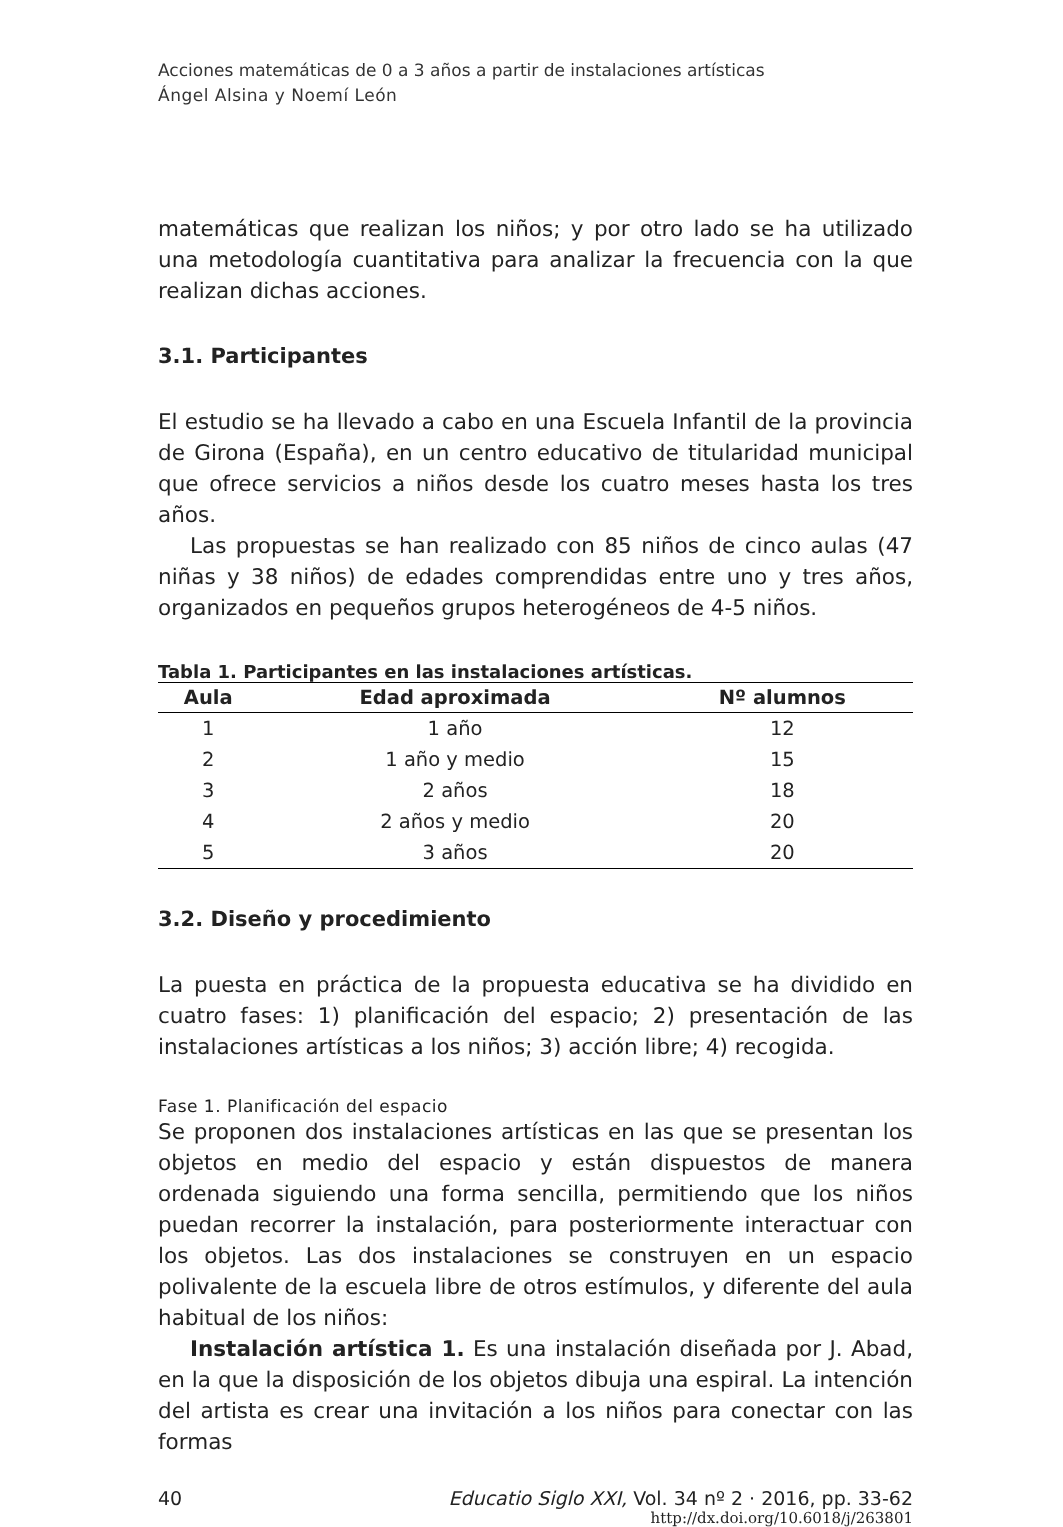Acciones matemáticas de 0 a 3 años a partir de instalaciones artísticas
Ángel Alsina y Noemí León
matemáticas que realizan los niños; y por otro lado se ha utilizado una metodología cuantitativa para analizar la frecuencia con la que realizan dichas acciones.
3.1. Participantes
El estudio se ha llevado a cabo en una Escuela Infantil de la provincia de Girona (España), en un centro educativo de titularidad municipal que ofrece servicios a niños desde los cuatro meses hasta los tres años.
Las propuestas se han realizado con 85 niños de cinco aulas (47 niñas y 38 niños) de edades comprendidas entre uno y tres años, organizados en pequeños grupos heterogéneos de 4-5 niños.
Tabla 1. Participantes en las instalaciones artísticas.
| Aula | Edad aproximada | Nº alumnos |
| --- | --- | --- |
| 1 | 1 año | 12 |
| 2 | 1 año y medio | 15 |
| 3 | 2 años | 18 |
| 4 | 2 años y medio | 20 |
| 5 | 3 años | 20 |
3.2. Diseño y procedimiento
La puesta en práctica de la propuesta educativa se ha dividido en cuatro fases: 1) planificación del espacio; 2) presentación de las instalaciones artísticas a los niños; 3) acción libre; 4) recogida.
Fase 1. Planificación del espacio
Se proponen dos instalaciones artísticas en las que se presentan los objetos en medio del espacio y están dispuestos de manera ordenada siguiendo una forma sencilla, permitiendo que los niños puedan recorrer la instalación, para posteriormente interactuar con los objetos. Las dos instalaciones se construyen en un espacio polivalente de la escuela libre de otros estímulos, y diferente del aula habitual de los niños:
Instalación artística 1. Es una instalación diseñada por J. Abad, en la que la disposición de los objetos dibuja una espiral. La intención del artista es crear una invitación a los niños para conectar con las formas
40 Educatio Siglo XXI, Vol. 34 nº 2 · 2016, pp. 33-62
http://dx.doi.org/10.6018/j/263801